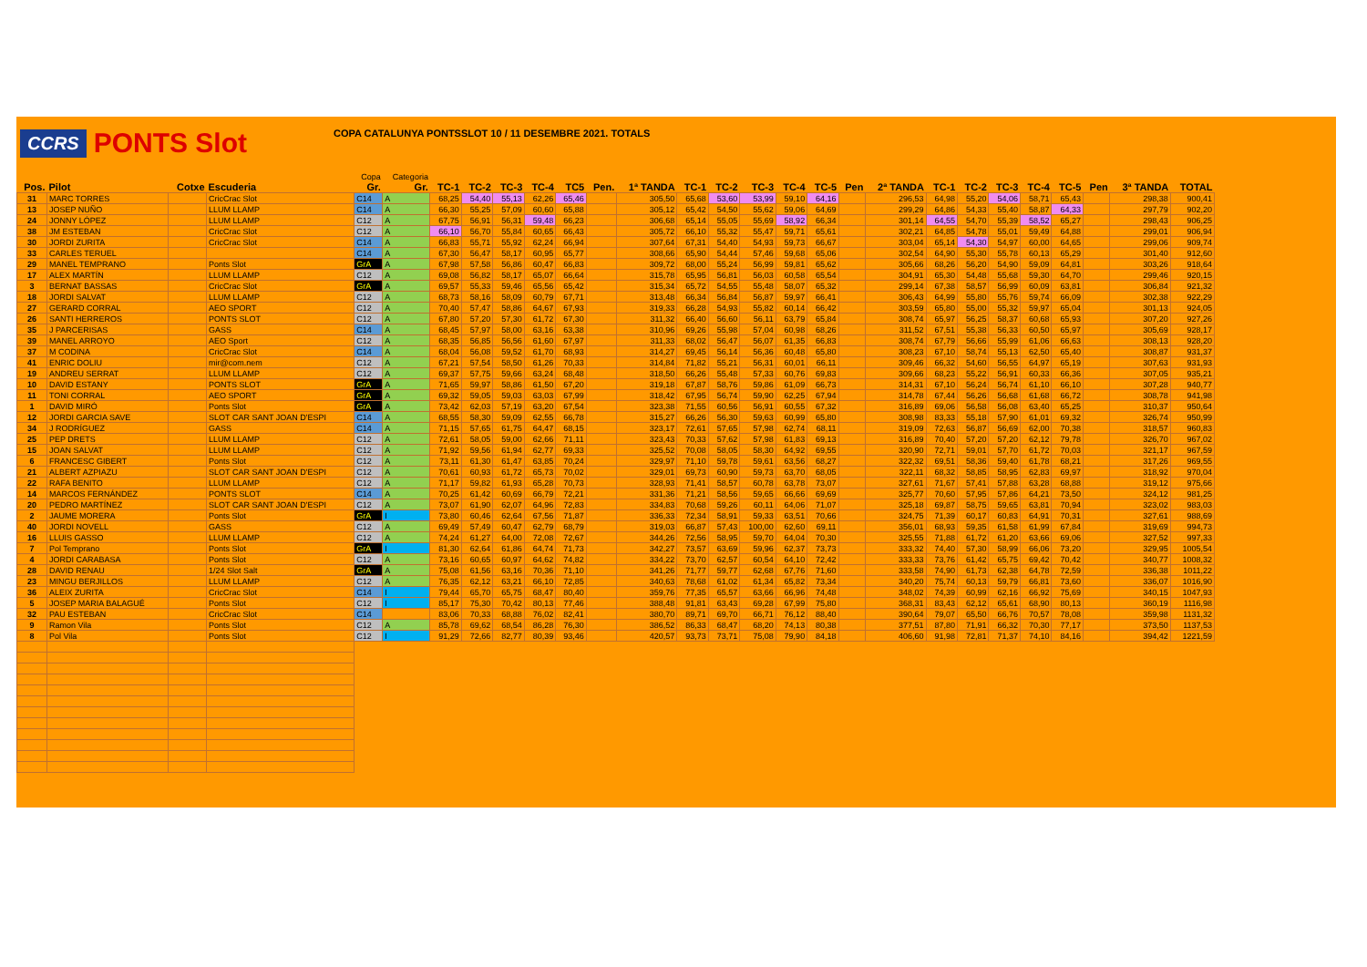CCRS PONTS Slot
COPA CATALUNYA PONTSSLOT 10 / 11 DESEMBRE 2021. TOTALS
| | | | | Copa | Categoria | | | | | | | | | | | | | | | | | | | | | | |
| --- | --- | --- | --- | --- | --- | --- | --- | --- | --- | --- | --- | --- | --- | --- | --- | --- | --- | --- | --- | --- | --- | --- | --- | --- | --- | --- | --- |
| Pos. | Pilot | Cotxe | Escuderia | Gr. | Gr. | TC-1 | TC-2 | TC-3 | TC-4 | TC5 | Pen. | 1ª TANDA | TC-1 | TC-2 | TC-3 | TC-4 | TC-5 | Pen | 2ª TANDA | TC-1 | TC-2 | TC-3 | TC-4 | TC-5 | Pen | 3ª TANDA | TOTAL |
| 31 | MARC TORRES | | CricCrac Slot | C14 | A | 68,25 | 54,40 | 55,13 | 62,26 | 65,46 | | 305,50 | 65,68 | 53,60 | 53,99 | 59,10 | 64,16 | | 296,53 | 64,98 | 55,20 | 54,06 | 58,71 | 65,43 | | 298,38 | 900,41 |
| 13 | JOSEP NUÑO | | LLUM LLAMP | C14 | A | 66,30 | 55,25 | 57,09 | 60,60 | 65,88 | | 305,12 | 65,42 | 54,50 | 55,62 | 59,06 | 64,69 | | 299,29 | 64,86 | 54,33 | 55,40 | 58,87 | 64,33 | | 297,79 | 902,20 |
| 24 | JONNY LÓPEZ | | LLUM LLAMP | C12 | A | 67,75 | 56,91 | 56,31 | 59,48 | 66,23 | | 306,68 | 65,14 | 55,05 | 55,69 | 58,92 | 66,34 | | 301,14 | 64,55 | 54,70 | 55,39 | 58,52 | 65,27 | | 298,43 | 906,25 |
| 38 | JM ESTEBAN | | CricCrac Slot | C12 | A | 66,10 | 56,70 | 55,84 | 60,65 | 66,43 | | 305,72 | 66,10 | 55,32 | 55,47 | 59,71 | 65,61 | | 302,21 | 64,85 | 54,78 | 55,01 | 59,49 | 64,88 | | 299,01 | 906,94 |
| 30 | JORDI ZURITA | | CricCrac Slot | C14 | A | 66,83 | 55,71 | 55,92 | 62,24 | 66,94 | | 307,64 | 67,31 | 54,40 | 54,93 | 59,73 | 66,67 | | 303,04 | 65,14 | 54,30 | 54,97 | 60,00 | 64,65 | | 299,06 | 909,74 |
| 33 | CARLES TERUEL | | | C14 | A | 67,30 | 56,47 | 58,17 | 60,95 | 65,77 | | 308,66 | 65,90 | 54,44 | 57,46 | 59,68 | 65,06 | | 302,54 | 64,90 | 55,30 | 55,78 | 60,13 | 65,29 | | 301,40 | 912,60 |
| 29 | MANEL TEMPRANO | | Ponts Slot | GrA | A | 67,98 | 57,58 | 56,86 | 60,47 | 66,83 | | 309,72 | 68,00 | 55,24 | 56,99 | 59,81 | 65,62 | | 305,66 | 68,26 | 56,20 | 54,90 | 59,09 | 64,81 | | 303,26 | 918,64 |
| 17 | ALEX MARTÍN | | LLUM LLAMP | C12 | A | 69,08 | 56,82 | 58,17 | 65,07 | 66,64 | | 315,78 | 65,95 | 56,81 | 56,03 | 60,58 | 65,54 | | 304,91 | 65,30 | 54,48 | 55,68 | 59,30 | 64,70 | | 299,46 | 920,15 |
| 3 | BERNAT BASSAS | | CricCrac Slot | GrA | A | 69,57 | 55,33 | 59,46 | 65,56 | 65,42 | | 315,34 | 65,72 | 54,55 | 55,48 | 58,07 | 65,32 | | 299,14 | 67,38 | 58,57 | 56,99 | 60,09 | 63,81 | | 306,84 | 921,32 |
| 18 | JORDI SALVAT | | LLUM LLAMP | C12 | A | 68,73 | 58,16 | 58,09 | 60,79 | 67,71 | | 313,48 | 66,34 | 56,84 | 56,87 | 59,97 | 66,41 | | 306,43 | 64,99 | 55,80 | 55,76 | 59,74 | 66,09 | | 302,38 | 922,29 |
| 27 | GERARD CORRAL | | AEO SPORT | C12 | A | 70,40 | 57,47 | 58,86 | 64,67 | 67,93 | | 319,33 | 66,28 | 54,93 | 55,82 | 60,14 | 66,42 | | 303,59 | 65,80 | 55,00 | 55,32 | 59,97 | 65,04 | | 301,13 | 924,05 |
| 26 | SANTI HERREROS | | PONTS SLOT | C12 | A | 67,80 | 57,20 | 57,30 | 61,72 | 67,30 | | 311,32 | 66,40 | 56,60 | 56,11 | 63,79 | 65,84 | | 308,74 | 65,97 | 56,25 | 58,37 | 60,68 | 65,93 | | 307,20 | 927,26 |
| 35 | J PARCERISAS | | GASS | C14 | A | 68,45 | 57,97 | 58,00 | 63,16 | 63,38 | | 310,96 | 69,26 | 55,98 | 57,04 | 60,98 | 68,26 | | 311,52 | 67,51 | 55,38 | 56,33 | 60,50 | 65,97 | | 305,69 | 928,17 |
| 39 | MANEL ARROYO | | AEO Sport | C12 | A | 68,35 | 56,85 | 56,56 | 61,60 | 67,97 | | 311,33 | 68,02 | 56,47 | 56,07 | 61,35 | 66,83 | | 308,74 | 67,79 | 56,66 | 55,99 | 61,06 | 66,63 | | 308,13 | 928,20 |
| 37 | M CODINA | | CricCrac Slot | C14 | A | 68,04 | 56,08 | 59,52 | 61,70 | 68,93 | | 314,27 | 69,45 | 56,14 | 56,36 | 60,48 | 65,80 | | 308,23 | 67,10 | 58,74 | 55,13 | 62,50 | 65,40 | | 308,87 | 931,37 |
| 41 | ENRIC DOLIU | | mir@com.nem | C12 | A | 67,21 | 57,54 | 58,50 | 61,26 | 70,33 | | 314,84 | 71,82 | 55,21 | 56,31 | 60,01 | 66,11 | | 309,46 | 66,32 | 54,60 | 56,55 | 64,97 | 65,19 | | 307,63 | 931,93 |
| 19 | ANDREU SERRAT | | LLUM LLAMP | C12 | A | 69,37 | 57,75 | 59,66 | 63,24 | 68,48 | | 318,50 | 66,26 | 55,48 | 57,33 | 60,76 | 69,83 | | 309,66 | 68,23 | 55,22 | 56,91 | 60,33 | 66,36 | | 307,05 | 935,21 |
| 10 | DAVID ESTANY | | PONTS SLOT | GrA | A | 71,65 | 59,97 | 58,86 | 61,50 | 67,20 | | 319,18 | 67,87 | 58,76 | 59,86 | 61,09 | 66,73 | | 314,31 | 67,10 | 56,24 | 56,74 | 61,10 | 66,10 | | 307,28 | 940,77 |
| 11 | TONI CORRAL | | AEO SPORT | GrA | A | 69,32 | 59,05 | 59,03 | 63,03 | 67,99 | | 318,42 | 67,95 | 56,74 | 59,90 | 62,25 | 67,94 | | 314,78 | 67,44 | 56,26 | 56,68 | 61,68 | 66,72 | | 308,78 | 941,98 |
| 1 | DAVID MIRÓ | | Ponts Slot | GrA | A | 73,42 | 62,03 | 57,19 | 63,20 | 67,54 | | 323,38 | 71,55 | 60,56 | 56,91 | 60,55 | 67,32 | | 316,89 | 69,06 | 56,58 | 56,08 | 63,40 | 65,25 | | 310,37 | 950,64 |
| 12 | JORDI GARCIA SAVE | | SLOT CAR SANT JOAN D'ESPI | C14 | A | 68,55 | 58,30 | 59,09 | 62,55 | 66,78 | | 315,27 | 66,26 | 56,30 | 59,63 | 60,99 | 65,80 | | 308,98 | 83,33 | 55,18 | 57,90 | 61,01 | 69,32 | | 326,74 | 950,99 |
| 34 | J RODRÍGUEZ | | GASS | C14 | A | 71,15 | 57,65 | 61,75 | 64,47 | 68,15 | | 323,17 | 72,61 | 57,65 | 57,98 | 62,74 | 68,11 | | 319,09 | 72,63 | 56,87 | 56,69 | 62,00 | 70,38 | | 318,57 | 960,83 |
| 25 | PEP DRETS | | LLUM LLAMP | C12 | A | 72,61 | 58,05 | 59,00 | 62,66 | 71,11 | | 323,43 | 70,33 | 57,62 | 57,98 | 61,83 | 69,13 | | 316,89 | 70,40 | 57,20 | 57,20 | 62,12 | 79,78 | | 326,70 | 967,02 |
| 15 | JOAN SALVAT | | LLUM LLAMP | C12 | A | 71,92 | 59,56 | 61,94 | 62,77 | 69,33 | | 325,52 | 70,08 | 58,05 | 58,30 | 64,92 | 69,55 | | 320,90 | 72,71 | 59,01 | 57,70 | 61,72 | 70,03 | | 321,17 | 967,59 |
| 6 | FRANCESC GIBERT | | Ponts Slot | C12 | A | 73,11 | 61,30 | 61,47 | 63,85 | 70,24 | | 329,97 | 71,10 | 59,78 | 59,61 | 63,56 | 68,27 | | 322,32 | 69,51 | 58,36 | 59,40 | 61,78 | 68,21 | | 317,26 | 969,55 |
| 21 | ALBERT AZPIAZU | | SLOT CAR SANT JOAN D'ESPI | C12 | A | 70,61 | 60,93 | 61,72 | 65,73 | 70,02 | | 329,01 | 69,73 | 60,90 | 59,73 | 63,70 | 68,05 | | 322,11 | 68,32 | 58,85 | 58,95 | 62,83 | 69,97 | | 318,92 | 970,04 |
| 22 | RAFA BENITO | | LLUM LLAMP | C12 | A | 71,17 | 59,82 | 61,93 | 65,28 | 70,73 | | 328,93 | 71,41 | 58,57 | 60,78 | 63,78 | 73,07 | | 327,61 | 71,67 | 57,41 | 57,88 | 63,28 | 68,88 | | 319,12 | 975,66 |
| 14 | MARCOS FERNÁNDEZ | | PONTS SLOT | C14 | A | 70,25 | 61,42 | 60,69 | 66,79 | 72,21 | | 331,36 | 71,21 | 58,56 | 59,65 | 66,66 | 69,69 | | 325,77 | 70,60 | 57,95 | 57,86 | 64,21 | 73,50 | | 324,12 | 981,25 |
| 20 | PEDRO MARTÍNEZ | | SLOT CAR SANT JOAN D'ESPI | C12 | A | 73,07 | 61,90 | 62,07 | 64,96 | 72,83 | | 334,83 | 70,68 | 59,26 | 60,11 | 64,06 | 71,07 | | 325,18 | 69,87 | 58,75 | 59,65 | 63,81 | 70,94 | | 323,02 | 983,03 |
| 2 | JAUME MORERA | | Ponts Slot | GrA | I | 73,80 | 60,46 | 62,64 | 67,56 | 71,87 | | 336,33 | 72,34 | 58,91 | 59,33 | 63,51 | 70,66 | | 324,75 | 71,39 | 60,17 | 60,83 | 64,91 | 70,31 | | 327,61 | 988,69 |
| 40 | JORDI NOVELL | | GASS | C12 | A | 69,49 | 57,49 | 60,47 | 62,79 | 68,79 | | 319,03 | 66,87 | 57,43 | 100,00 | 62,60 | 69,11 | | 356,01 | 68,93 | 59,35 | 61,58 | 61,99 | 67,84 | | 319,69 | 994,73 |
| 16 | LLUIS GASSO | | LLUM LLAMP | C12 | A | 74,24 | 61,27 | 64,00 | 72,08 | 72,67 | | 344,26 | 72,56 | 58,95 | 59,70 | 64,04 | 70,30 | | 325,55 | 71,88 | 61,72 | 61,20 | 63,66 | 69,06 | | 327,52 | 997,33 |
| 7 | Pol Temprano | | Ponts Slot | GrA | I | 81,30 | 62,64 | 61,86 | 64,74 | 71,73 | | 342,27 | 73,57 | 63,69 | 59,96 | 62,37 | 73,73 | | 333,32 | 74,40 | 57,30 | 58,99 | 66,06 | 73,20 | | 329,95 | 1005,54 |
| 4 | JORDI CARABASA | | Ponts Slot | C12 | A | 73,16 | 60,65 | 60,97 | 64,62 | 74,82 | | 334,22 | 73,70 | 62,57 | 60,54 | 64,10 | 72,42 | | 333,33 | 73,76 | 61,42 | 65,75 | 69,42 | 70,42 | | 340,77 | 1008,32 |
| 28 | DAVID RENAU | | 1/24 Slot Salt | GrA | A | 75,08 | 61,56 | 63,16 | 70,36 | 71,10 | | 341,26 | 71,77 | 59,77 | 62,68 | 67,76 | 71,60 | | 333,58 | 74,90 | 61,73 | 62,38 | 64,78 | 72,59 | | 336,38 | 1011,22 |
| 23 | MINGU BERJILLOS | | LLUM LLAMP | C12 | A | 76,35 | 62,12 | 63,21 | 66,10 | 72,85 | | 340,63 | 78,68 | 61,02 | 61,34 | 65,82 | 73,34 | | 340,20 | 75,74 | 60,13 | 59,79 | 66,81 | 73,60 | | 336,07 | 1016,90 |
| 36 | ALEIX ZURITA | | CricCrac Slot | C14 | I | 79,44 | 65,70 | 65,75 | 68,47 | 80,40 | | 359,76 | 77,35 | 65,57 | 63,66 | 66,96 | 74,48 | | 348,02 | 74,39 | 60,99 | 62,16 | 66,92 | 75,69 | | 340,15 | 1047,93 |
| 5 | JOSEP MARIA BALAGUÉ | | Ponts Slot | C12 | I | 85,17 | 75,30 | 70,42 | 80,13 | 77,46 | | 388,48 | 91,81 | 63,43 | 69,28 | 67,99 | 75,80 | | 368,31 | 83,43 | 62,12 | 65,61 | 68,90 | 80,13 | | 360,19 | 1116,98 |
| 32 | PAU ESTEBAN | | CricCrac Slot | C14 | | 83,06 | 70,33 | 68,88 | 76,02 | 82,41 | | 380,70 | 89,71 | 69,70 | 66,71 | 76,12 | 88,40 | | 390,64 | 79,07 | 65,50 | 66,76 | 70,57 | 78,08 | | 359,98 | 1131,32 |
| 9 | Ramon Vila | | Ponts Slot | C12 | A | 85,78 | 69,62 | 68,54 | 86,28 | 76,30 | | 386,52 | 86,33 | 68,47 | 68,20 | 74,13 | 80,38 | | 377,51 | 87,80 | 71,91 | 66,32 | 70,30 | 77,17 | | 373,50 | 1137,53 |
| 8 | Pol Vila | | Ponts Slot | C12 | I | 91,29 | 72,66 | 82,77 | 80,39 | 93,46 | | 420,57 | 93,73 | 73,71 | 75,08 | 79,90 | 84,18 | | 406,60 | 91,98 | 72,81 | 71,37 | 74,10 | 84,16 | | 394,42 | 1221,59 |